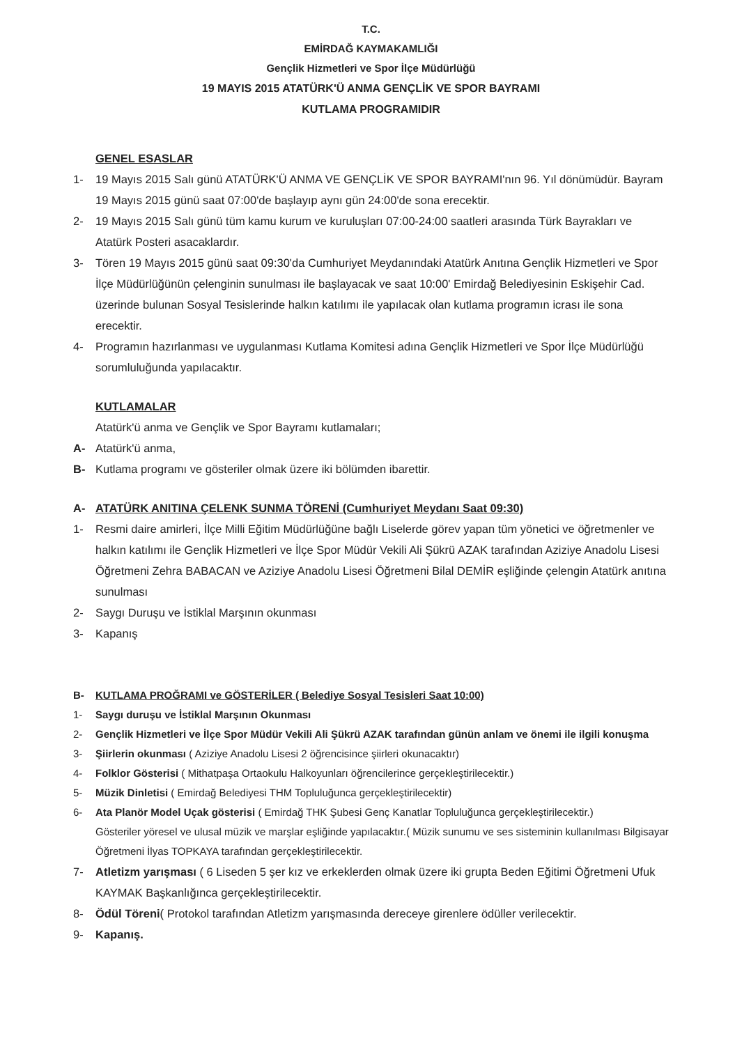T.C.
EMİRDAĞ KAYMAKAMLIĞI
Gençlik Hizmetleri ve Spor İlçe Müdürlüğü
19 MAYIS 2015 ATATÜRK'Ü ANMA GENÇLİK VE SPOR BAYRAMI
KUTLAMA PROGRAMIDIR
GENEL ESASLAR
1- 19 Mayıs 2015 Salı günü ATATÜRK'Ü ANMA VE GENÇLİK VE SPOR BAYRAMI'nın 96. Yıl dönümüdür. Bayram 19 Mayıs 2015 günü saat 07:00'de başlayıp aynı gün 24:00'de sona erecektir.
2- 19 Mayıs 2015 Salı günü tüm kamu kurum ve kuruluşları 07:00-24:00 saatleri arasında Türk Bayrakları ve Atatürk Posteri asacaklardır.
3- Tören 19 Mayıs 2015 günü saat 09:30'da Cumhuriyet Meydanındaki Atatürk Anıtına Gençlik Hizmetleri ve Spor İlçe Müdürlüğünün çelenginin sunulması ile başlayacak ve saat 10:00' Emirdağ Belediyesinin Eskişehir Cad. üzerinde bulunan Sosyal Tesislerinde halkın katılımı ile yapılacak olan kutlama programın icrası ile sona erecektir.
4- Programın hazırlanması ve uygulanması Kutlama Komitesi adına Gençlik Hizmetleri ve Spor İlçe Müdürlüğü sorumluluğunda yapılacaktır.
KUTLAMALAR
Atatürk'ü anma ve Gençlik ve Spor Bayramı kutlamaları;
A- Atatürk'ü anma,
B- Kutlama programı ve gösteriler olmak üzere iki bölümden ibarettir.
A- ATATÜRK ANITINA ÇELENK SUNMA TÖRENİ (Cumhuriyet Meydanı Saat 09:30)
1- Resmi daire amirleri, İlçe Milli Eğitim Müdürlüğüne bağlı Liselerde görev yapan tüm yönetici ve öğretmenler ve halkın katılımı ile Gençlik Hizmetleri ve İlçe Spor Müdür Vekili Ali Şükrü AZAK tarafından Aziziye Anadolu Lisesi Öğretmeni Zehra BABACAN ve Aziziye Anadolu Lisesi Öğretmeni Bilal DEMİR eşliğinde çelengin Atatürk anıtına sunulması
2- Saygı Duruşu ve İstiklal Marşının okunması
3- Kapanış
B- KUTLAMA PROĞRAMI ve GÖSTERİLER ( Belediye Sosyal Tesisleri Saat 10:00)
1- Saygı duruşu ve İstiklal Marşının Okunması
2- Gençlik Hizmetleri ve İlçe Spor Müdür Vekili Ali Şükrü AZAK tarafından günün anlam ve önemi ile ilgili konuşma
3- Şiirlerin okunması ( Aziziye Anadolu Lisesi 2 öğrencisince şiirleri okunacaktır)
4- Folklor Gösterisi ( Mithatpaşa Ortaokulu Halkoyunları öğrencilerince gerçekleştirilecektir.)
5- Müzik Dinletisi ( Emirdağ Belediyesi THM Topluluğunca gerçekleştirilecektir)
6- Ata Planör Model Uçak gösterisi ( Emirdağ THK Şubesi Genç Kanatlar Topluluğunca gerçekleştirilecektir.)
Gösteriler yöresel ve ulusal müzik ve marşlar eşliğinde yapılacaktır.( Müzik sunumu ve ses sisteminin kullanılması Bilgisayar Öğretmeni İlyas TOPKAYA tarafından gerçekleştirilecektir.
7- Atletizm yarışması ( 6 Liseden 5 şer kız ve erkeklerden olmak üzere iki grupta Beden Eğitimi Öğretmeni Ufuk KAYMAK Başkanlığınca gerçekleştirilecektir.
8- Ödül Töreni( Protokol tarafından Atletizm yarışmasında dereceye girenlere ödüller verilecektir.
9- Kapanış.